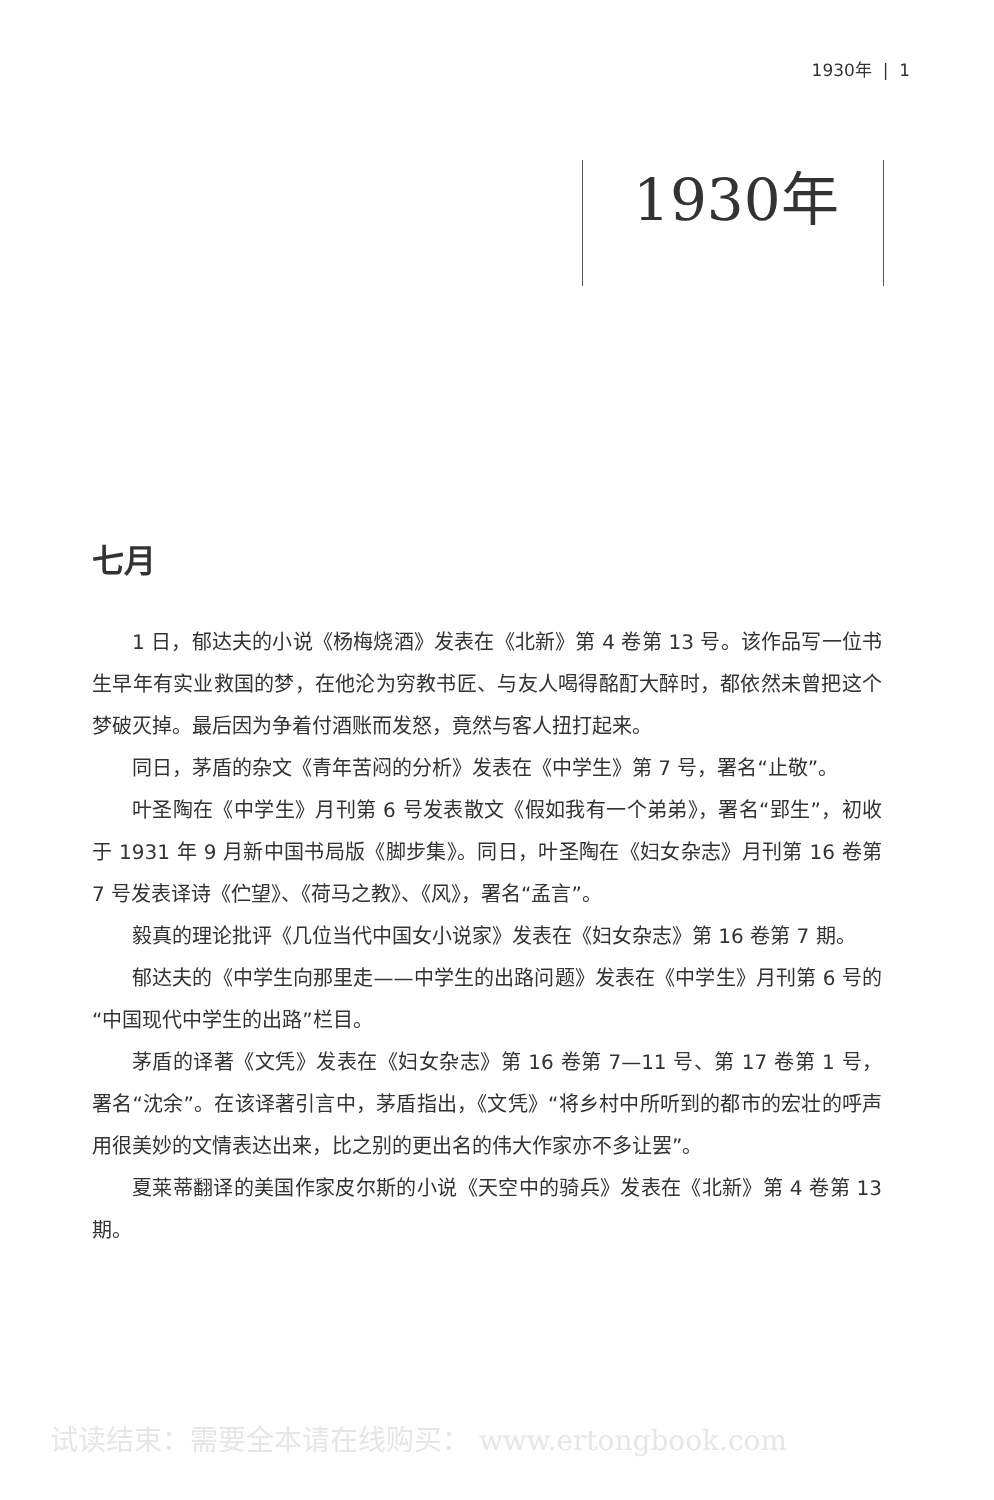1930年 | 1
1930年
七月
1 日，郁达夫的小说《杨梅烧酒》发表在《北新》第 4 卷第 13 号。该作品写一位书生早年有实业救国的梦，在他沦为穷教书匠、与友人喝得酩酊大醉时，都依然未曾把这个梦破灭掉。最后因为争着付酒账而发怒，竟然与客人扭打起来。
同日，茅盾的杂文《青年苦闷的分析》发表在《中学生》第 7 号，署名“止敬”。
叶圣陶在《中学生》月刊第 6 号发表散文《假如我有一个弟弟》，署名“郢生”，初收于 1931 年 9 月新中国书局版《脚步集》。同日，叶圣陶在《妇女杂志》月刊第 16 卷第 7 号发表译诗《伫望》、《荷马之教》、《风》，署名“孟言”。
毅真的理论批评《几位当代中国女小说家》发表在《妇女杂志》第 16 卷第 7 期。
郁达夫的《中学生向那里走——中学生的出路问题》发表在《中学生》月刊第 6 号的“中国现代中学生的出路”栏目。
茅盾的译著《文凭》发表在《妇女杂志》第 16 卷第 7—11 号、第 17 卷第 1 号，署名“沈余”。在该译著引言中，茅盾指出，《文凭》“将乡村中所听到的都市的宏壮的呼声用很美妙的文情表达出来，比之别的更出名的伟大作家亦不多让罢”。
夏莱蒂翻译的美国作家皮尔斯的小说《天空中的骑兵》发表在《北新》第 4 卷第 13 期。
试读结束：需要全本请在线购买： www.ertongbook.com